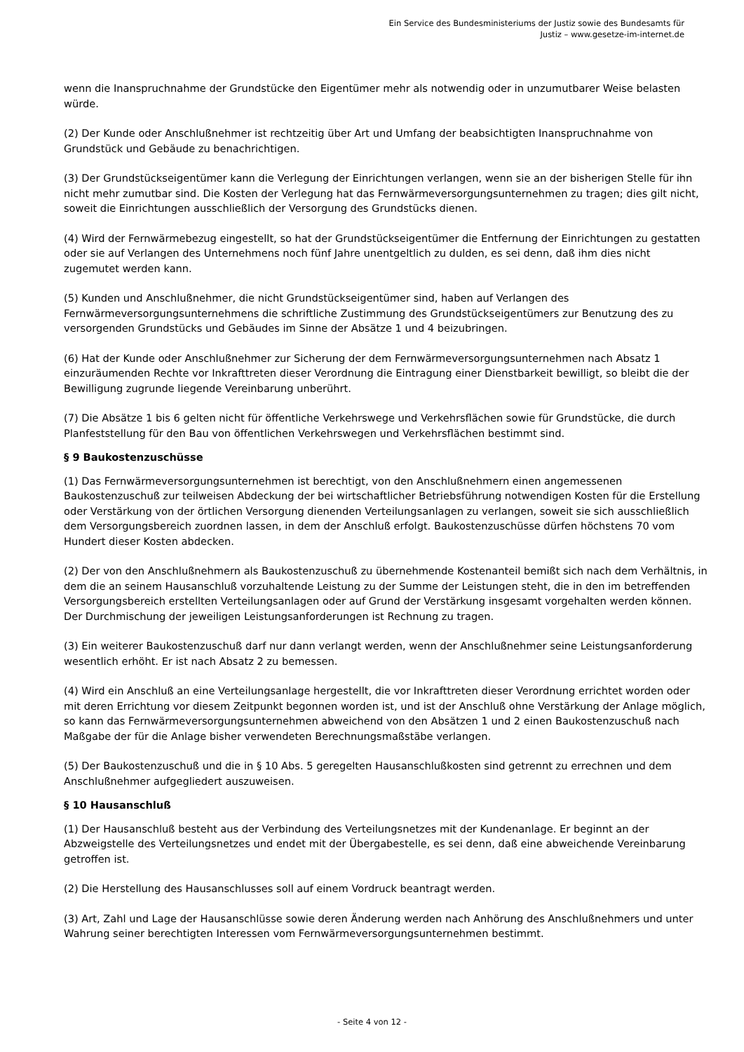Ein Service des Bundesministeriums der Justiz sowie des Bundesamts für
Justiz – www.gesetze-im-internet.de
wenn die Inanspruchnahme der Grundstücke den Eigentümer mehr als notwendig oder in unzumutbarer Weise belasten würde.
(2) Der Kunde oder Anschlußnehmer ist rechtzeitig über Art und Umfang der beabsichtigten Inanspruchnahme von Grundstück und Gebäude zu benachrichtigen.
(3) Der Grundstückseigentümer kann die Verlegung der Einrichtungen verlangen, wenn sie an der bisherigen Stelle für ihn nicht mehr zumutbar sind. Die Kosten der Verlegung hat das Fernwärmeversorgungsunternehmen zu tragen; dies gilt nicht, soweit die Einrichtungen ausschließlich der Versorgung des Grundstücks dienen.
(4) Wird der Fernwärmebezug eingestellt, so hat der Grundstückseigentümer die Entfernung der Einrichtungen zu gestatten oder sie auf Verlangen des Unternehmens noch fünf Jahre unentgeltlich zu dulden, es sei denn, daß ihm dies nicht zugemutet werden kann.
(5) Kunden und Anschlußnehmer, die nicht Grundstückseigentümer sind, haben auf Verlangen des Fernwärmeversorgungsunternehmens die schriftliche Zustimmung des Grundstückseigentümers zur Benutzung des zu versorgenden Grundstücks und Gebäudes im Sinne der Absätze 1 und 4 beizubringen.
(6) Hat der Kunde oder Anschlußnehmer zur Sicherung der dem Fernwärmeversorgungsunternehmen nach Absatz 1 einzuräumenden Rechte vor Inkrafttreten dieser Verordnung die Eintragung einer Dienstbarkeit bewilligt, so bleibt die der Bewilligung zugrunde liegende Vereinbarung unberührt.
(7) Die Absätze 1 bis 6 gelten nicht für öffentliche Verkehrswege und Verkehrsflächen sowie für Grundstücke, die durch Planfeststellung für den Bau von öffentlichen Verkehrswegen und Verkehrsflächen bestimmt sind.
§ 9 Baukostenzuschüsse
(1) Das Fernwärmeversorgungsunternehmen ist berechtigt, von den Anschlußnehmern einen angemessenen Baukostenzuschuß zur teilweisen Abdeckung der bei wirtschaftlicher Betriebsführung notwendigen Kosten für die Erstellung oder Verstärkung von der örtlichen Versorgung dienenden Verteilungsanlagen zu verlangen, soweit sie sich ausschließlich dem Versorgungsbereich zuordnen lassen, in dem der Anschluß erfolgt. Baukostenzuschüsse dürfen höchstens 70 vom Hundert dieser Kosten abdecken.
(2) Der von den Anschlußnehmern als Baukostenzuschuß zu übernehmende Kostenanteil bemißt sich nach dem Verhältnis, in dem die an seinem Hausanschluß vorzuhaltende Leistung zu der Summe der Leistungen steht, die in den im betreffenden Versorgungsbereich erstellten Verteilungsanlagen oder auf Grund der Verstärkung insgesamt vorgehalten werden können. Der Durchmischung der jeweiligen Leistungsanforderungen ist Rechnung zu tragen.
(3) Ein weiterer Baukostenzuschuß darf nur dann verlangt werden, wenn der Anschlußnehmer seine Leistungsanforderung wesentlich erhöht. Er ist nach Absatz 2 zu bemessen.
(4) Wird ein Anschluß an eine Verteilungsanlage hergestellt, die vor Inkrafttreten dieser Verordnung errichtet worden oder mit deren Errichtung vor diesem Zeitpunkt begonnen worden ist, und ist der Anschluß ohne Verstärkung der Anlage möglich, so kann das Fernwärmeversorgungsunternehmen abweichend von den Absätzen 1 und 2 einen Baukostenzuschuß nach Maßgabe der für die Anlage bisher verwendeten Berechnungsmaßstäbe verlangen.
(5) Der Baukostenzuschuß und die in § 10 Abs. 5 geregelten Hausanschlußkosten sind getrennt zu errechnen und dem Anschlußnehmer aufgegliedert auszuweisen.
§ 10 Hausanschluß
(1) Der Hausanschluß besteht aus der Verbindung des Verteilungsnetzes mit der Kundenanlage. Er beginnt an der Abzweigstelle des Verteilungsnetzes und endet mit der Übergabestelle, es sei denn, daß eine abweichende Vereinbarung getroffen ist.
(2) Die Herstellung des Hausanschlusses soll auf einem Vordruck beantragt werden.
(3) Art, Zahl und Lage der Hausanschlüsse sowie deren Änderung werden nach Anhörung des Anschlußnehmers und unter Wahrung seiner berechtigten Interessen vom Fernwärmeversorgungsunternehmen bestimmt.
- Seite 4 von 12 -